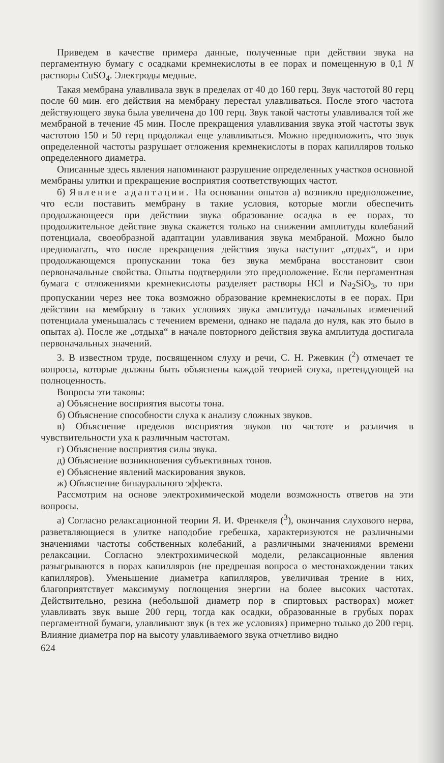Приведем в качестве примера данные, полученные при действии звука на пергаментную бумагу с осадками кремнекислоты в ее порах и помещенную в 0,1 N растворы CuSO<sub>4</sub>. Электроды медные.
Такая мембрана улавливала звук в пределах от 40 до 160 герц. Звук частотой 80 герц после 60 мин. его действия на мембрану перестал улавливаться. После этого частота действующего звука была увеличена до 100 герц. Звук такой частоты улавливался той же мембраной в течение 45 мин. После прекращения улавливания звука этой частоты звук частотою 150 и 50 герц продолжал еще улавливаться. Можно предположить, что звук определенной частоты разрушает отложения кремнекислоты в порах капилляров только определенного диаметра.
Описанные здесь явления напоминают разрушение определенных участков основной мембраны улитки и прекращение восприятия соответствующих частот.
б) Явление адаптации. На основании опытов а) возникло предположение, что если поставить мембрану в такие условия, которые могли обеспечить продолжающееся при действии звука образование осадка в ее порах, то продолжительное действие звука скажется только на снижении амплитуды колебаний потенциала, своеобразной адаптации улавливания звука мембраной. Можно было предполагать, что после прекращения действия звука наступит „отдых“, и при продолжающемся пропускании тока без звука мембрана восстановит свои первоначальные свойства. Опыты подтвердили это предположение. Если пергаментная бумага с отложениями кремнекислоты разделяет растворы HCl и Na<sub>2</sub>SiO<sub>3</sub>, то при пропускании через нее тока возможно образование кремнекислоты в ее порах. При действии на мембрану в таких условиях звука амплитуда начальных изменений потенциала уменьшалась с течением времени, однако не падала до нуля, как это было в опытах а). После же „отдыха“ в начале повторного действия звука амплитуда достигала первоначальных значений.
3. В известном труде, посвященном слуху и речи, С. Н. Ржевкин (<sup>2</sup>) отмечает те вопросы, которые должны быть объяснены каждой теорией слуха, претендующей на полноценность.
Вопросы эти таковы:
а) Объяснение восприятия высоты тона.
б) Объяснение способности слуха к анализу сложных звуков.
в) Объяснение пределов восприятия звуков по частоте и различия в чувствительности уха к различным частотам.
г) Объяснение восприятия силы звука.
д) Объяснение возникновения субъективных тонов.
е) Объяснение явлений маскирования звуков.
ж) Объяснение бинаурального эффекта.
Рассмотрим на основе электрохимической модели возможность ответов на эти вопросы.
а) Согласно релаксационной теории Я. И. Френкеля (<sup>3</sup>), окончания слухового нерва, разветвляющиеся в улитке наподобие гребешка, характеризуются не различными значениями частоты собственных колебаний, а различными значениями времени релаксации. Согласно электрохимической модели, релаксационные явления разыгрываются в порах капилляров (не предрешая вопроса о местонахождении таких капилляров). Уменьшение диаметра капилляров, увеличивая трение в них, благоприятствует максимуму поглощения энергии на более высоких частотах. Действительно, резина (небольшой диаметр пор в спиртовых растворах) может улавливать звук выше 200 герц, тогда как осадки, образованные в грубых порах пергаментной бумаги, улавливают звук (в тех же условиях) примерно только до 200 герц. Влияние диаметра пор на высоту улавливаемого звука отчетливо видно
624